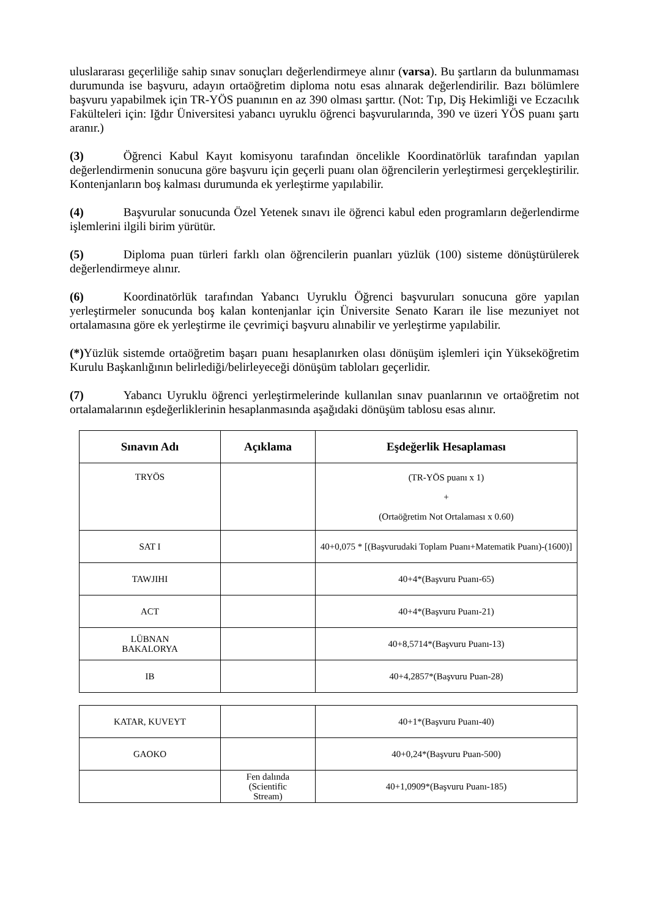uluslararası geçerliliğe sahip sınav sonuçları değerlendirmeye alınır (varsa). Bu şartların da bulunmaması durumunda ise başvuru, adayın ortaöğretim diploma notu esas alınarak değerlendirilir. Bazı bölümlere başvuru yapabilmek için TR-YÖS puanının en az 390 olması şarttır. (Not: Tıp, Diş Hekimliği ve Eczacılık Fakülteleri için: Iğdır Üniversitesi yabancı uyruklu öğrenci başvurularında, 390 ve üzeri YÖS puanı şartı aranır.)
(3) Öğrenci Kabul Kayıt komisyonu tarafından öncelikle Koordinatörlük tarafından yapılan değerlendirmenin sonucuna göre başvuru için geçerli puanı olan öğrencilerin yerleştirmesi gerçekleştirilir. Kontenjanların boş kalması durumunda ek yerleştirme yapılabilir.
(4) Başvurular sonucunda Özel Yetenek sınavı ile öğrenci kabul eden programların değerlendirme işlemlerini ilgili birim yürütür.
(5) Diploma puan türleri farklı olan öğrencilerin puanları yüzlük (100) sisteme dönüştürülerek değerlendirmeye alınır.
(6) Koordinatörlük tarafından Yabancı Uyruklu Öğrenci başvuruları sonucuna göre yapılan yerleştirmeler sonucunda boş kalan kontenjanlar için Üniversite Senato Kararı ile lise mezuniyet not ortalamasına göre ek yerleştirme ile çevrimiçi başvuru alınabilir ve yerleştirme yapılabilir.
(*) Yüzlük sistemde ortaöğretim başarı puanı hesaplanırken olası dönüşüm işlemleri için Yükseköğretim Kurulu Başkanlığının belirlediği/belirleyeceği dönüşüm tabloları geçerlidir.
(7) Yabancı Uyruklu öğrenci yerleştirmelerinde kullanılan sınav puanlarının ve ortaöğretim not ortalamalarının eşdeğerliklerinin hesaplanmasında aşağıdaki dönüşüm tablosu esas alınır.
| Sınavın Adı | Açıklama | Eşdeğerlik Hesaplaması |
| --- | --- | --- |
| TRYÖS | | (TR-YÖS puanı x 1) + (Ortaöğretim Not Ortalaması x 0.60) |
| SAT I | | 40+0,075 * [(Başvurudaki Toplam Puanı+Matematik Puanı)-(1600)] |
| TAWJIHI | | 40+4*(Başvuru Puanı-65) |
| ACT | | 40+4*(Başvuru Puanı-21) |
| LÜBNAN BAKALORYA | | 40+8,5714*(Başvuru Puanı-13) |
| IB | | 40+4,2857*(Başvuru Puan-28) |
| KATAR, KUVEYT | | 40+1*(Başvuru Puanı-40) |
| GAOKO | | 40+0,24*(Başvuru Puan-500) |
| | Fen dalında (Scientific Stream) | 40+1,0909*(Başvuru Puanı-185) |